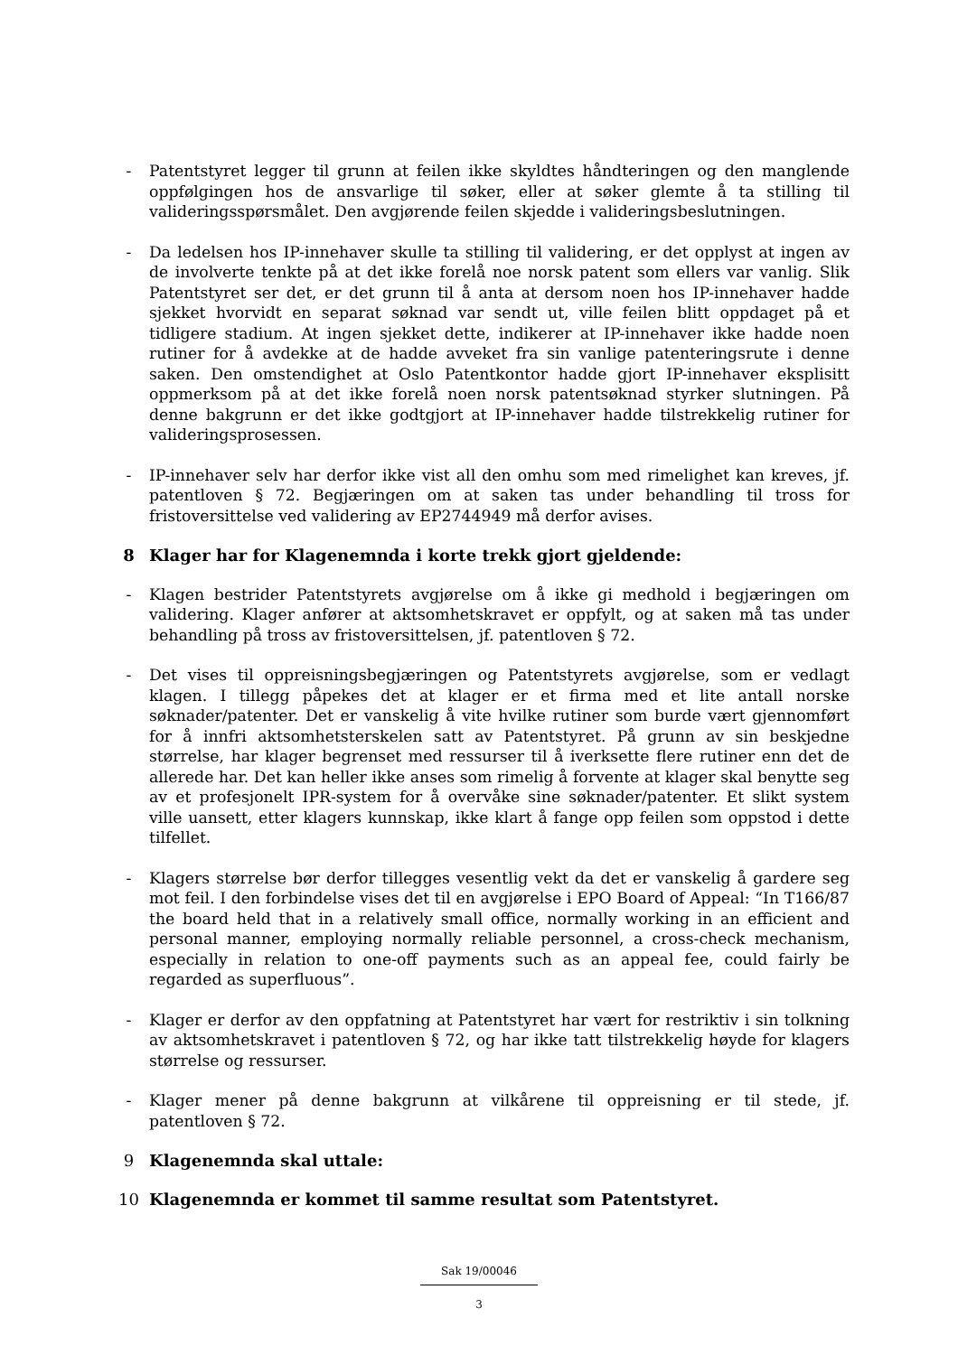- Patentstyret legger til grunn at feilen ikke skyldtes håndteringen og den manglende oppfølgingen hos de ansvarlige til søker, eller at søker glemte å ta stilling til valideringsspørsmålet. Den avgjørende feilen skjedde i valideringsbeslutningen.
- Da ledelsen hos IP-innehaver skulle ta stilling til validering, er det opplyst at ingen av de involverte tenkte på at det ikke forelå noe norsk patent som ellers var vanlig. Slik Patentstyret ser det, er det grunn til å anta at dersom noen hos IP-innehaver hadde sjekket hvorvidt en separat søknad var sendt ut, ville feilen blitt oppdaget på et tidligere stadium. At ingen sjekket dette, indikerer at IP-innehaver ikke hadde noen rutiner for å avdekke at de hadde avveket fra sin vanlige patenteringsrute i denne saken. Den omstendighet at Oslo Patentkontor hadde gjort IP-innehaver eksplisitt oppmerksom på at det ikke forelå noen norsk patentsøknad styrker slutningen. På denne bakgrunn er det ikke godtgjort at IP-innehaver hadde tilstrekkelig rutiner for valideringsprosessen.
- IP-innehaver selv har derfor ikke vist all den omhu som med rimelighet kan kreves, jf. patentloven § 72. Begjæringen om at saken tas under behandling til tross for fristoversittelse ved validering av EP2744949 må derfor avises.
8 Klager har for Klagenemnda i korte trekk gjort gjeldende:
- Klagen bestrider Patentstyrets avgjørelse om å ikke gi medhold i begjæringen om validering. Klager anfører at aktsomhetskravet er oppfylt, og at saken må tas under behandling på tross av fristoversittelsen, jf. patentloven § 72.
- Det vises til oppreisningsbegjæringen og Patentstyrets avgjørelse, som er vedlagt klagen. I tillegg påpekes det at klager er et firma med et lite antall norske søknader/patenter. Det er vanskelig å vite hvilke rutiner som burde vært gjennomført for å innfri aktsomhetsterskelen satt av Patentstyret. På grunn av sin beskjedne størrelse, har klager begrenset med ressurser til å iverksette flere rutiner enn det de allerede har. Det kan heller ikke anses som rimelig å forvente at klager skal benytte seg av et profesjonelt IPR-system for å overvåke sine søknader/patenter. Et slikt system ville uansett, etter klagers kunnskap, ikke klart å fange opp feilen som oppstod i dette tilfellet.
- Klagers størrelse bør derfor tillegges vesentlig vekt da det er vanskelig å gardere seg mot feil. I den forbindelse vises det til en avgjørelse i EPO Board of Appeal: “In T166/87 the board held that in a relatively small office, normally working in an efficient and personal manner, employing normally reliable personnel, a cross-check mechanism, especially in relation to one-off payments such as an appeal fee, could fairly be regarded as superfluous”.
- Klager er derfor av den oppfatning at Patentstyret har vært for restriktiv i sin tolkning av aktsomhetskravet i patentloven § 72, og har ikke tatt tilstrekkelig høyde for klagers størrelse og ressurser.
- Klager mener på denne bakgrunn at vilkårene til oppreisning er til stede, jf. patentloven § 72.
9 Klagenemnda skal uttale:
10 Klagenemnda er kommet til samme resultat som Patentstyret.
Sak 19/00046
3